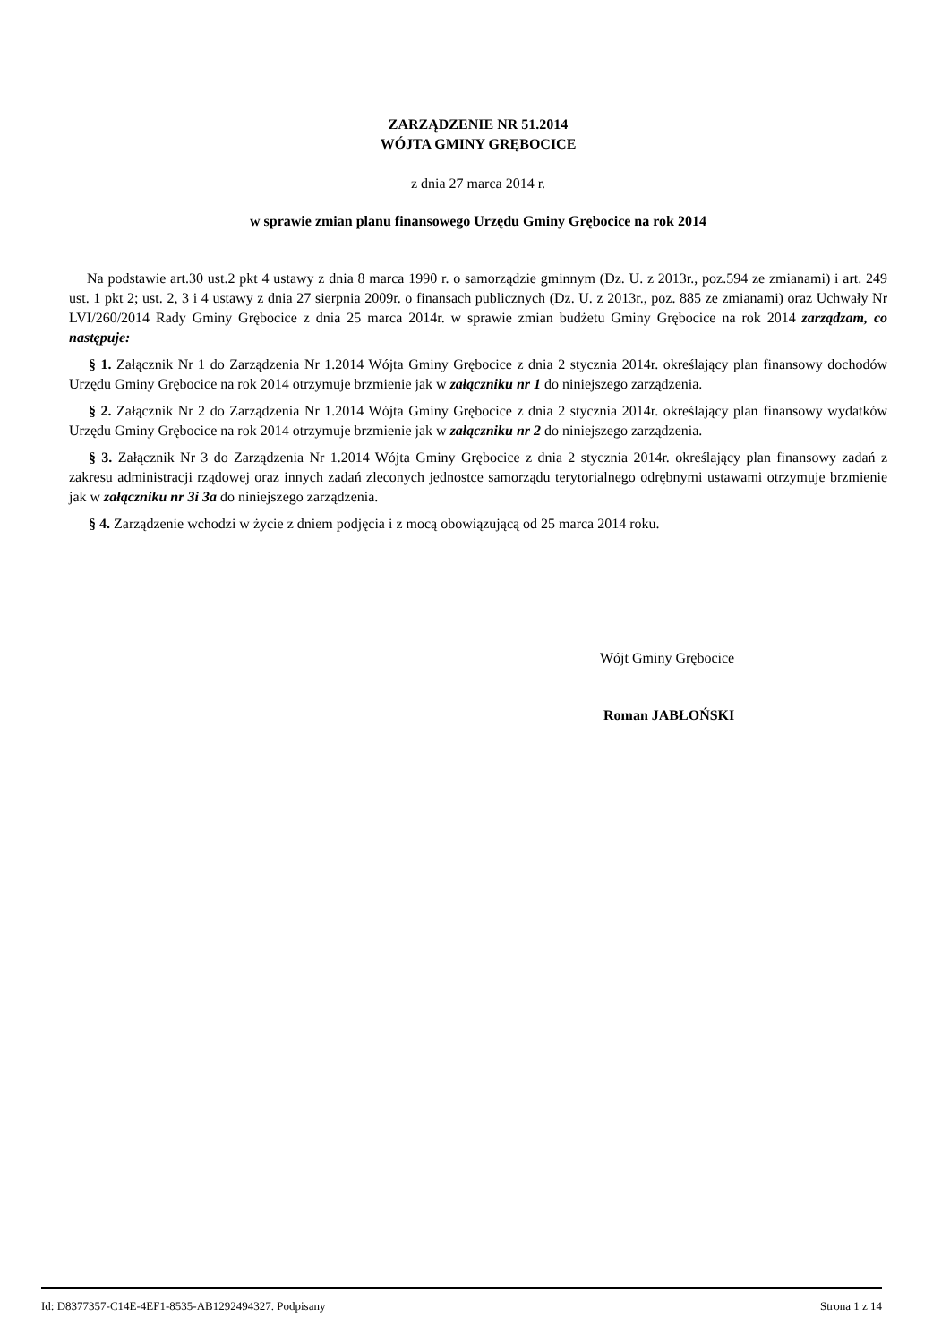ZARZĄDZENIE NR 51.2014
WÓJTA GMINY GRĘBOCICE
z dnia 27 marca 2014 r.
w sprawie zmian planu finansowego Urzędu Gminy Grębocice na rok 2014
Na podstawie art.30 ust.2 pkt 4 ustawy z dnia 8 marca 1990 r. o samorządzie gminnym (Dz. U. z 2013r., poz.594 ze zmianami) i art. 249 ust. 1 pkt 2; ust. 2, 3 i 4 ustawy z dnia 27 sierpnia 2009r. o finansach publicznych (Dz. U. z 2013r., poz. 885 ze zmianami) oraz Uchwały Nr LVI/260/2014 Rady Gminy Grębocice z dnia 25 marca 2014r. w sprawie zmian budżetu Gminy Grębocice na rok 2014 zarządzam, co następuje:
§ 1. Załącznik Nr 1 do Zarządzenia Nr 1.2014 Wójta Gminy Grębocice z dnia 2 stycznia 2014r. określający plan finansowy dochodów Urzędu Gminy Grębocice na rok 2014 otrzymuje brzmienie jak w załączniku nr 1 do niniejszego zarządzenia.
§ 2. Załącznik Nr 2 do Zarządzenia Nr 1.2014 Wójta Gminy Grębocice z dnia 2 stycznia 2014r. określający plan finansowy wydatków Urzędu Gminy Grębocice na rok 2014 otrzymuje brzmienie jak w załączniku nr 2 do niniejszego zarządzenia.
§ 3. Załącznik Nr 3 do Zarządzenia Nr 1.2014 Wójta Gminy Grębocice z dnia 2 stycznia 2014r. określający plan finansowy zadań z zakresu administracji rządowej oraz innych zadań zleconych jednostce samorządu terytorialnego odrębnymi ustawami otrzymuje brzmienie jak w załączniku nr 3i 3a do niniejszego zarządzenia.
§ 4. Zarządzenie wchodzi w życie z dniem podjęcia i z mocą obowiązującą od 25 marca 2014 roku.
Wójt Gminy Grębocice
Roman JABŁOŃSKI
Id: D8377357-C14E-4EF1-8535-AB1292494327. Podpisany Strona 1 z 14